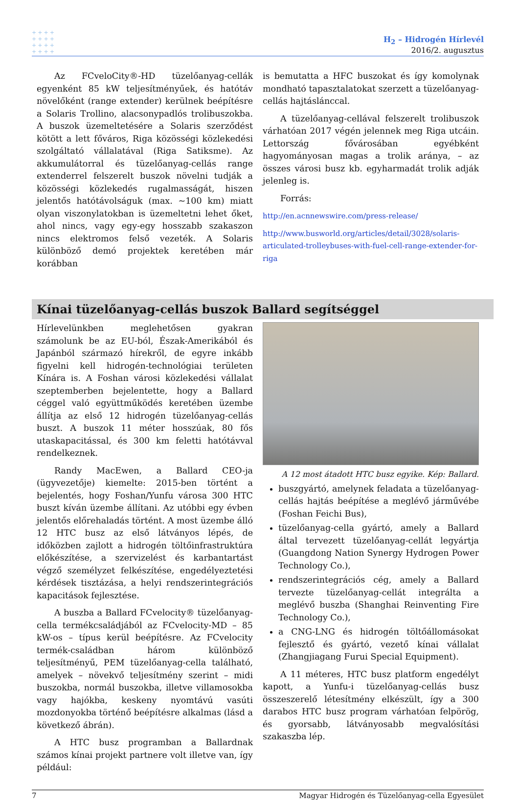++++
++++
++++
++++
H<sub>2</sub> – Hidrogén Hírlevél
2016/2. augusztus
Az FCveloCity®-HD tüzelőanyag-cellák egyenként 85 kW teljesítményűek, és hatótáv növelőként (range extender) kerülnek beépítésre a Solaris Trollino, alacsonypadlós trolibuszokba. A buszok üzemeltetésére a Solaris szerződést kötött a lett főváros, Riga közösségi közlekedési szolgáltató vállalatával (Riga Satiksme). Az akkumulátorral és tüzelőanyag-cellás range extenderrel felszerelt buszok növelni tudják a közösségi közlekedés rugalmasságát, hiszen jelentős hatótávolságuk (max. ~100 km) miatt olyan viszonylatokban is üzemeltetni lehet őket, ahol nincs, vagy egy-egy hosszabb szakaszon nincs elektromos felső vezeték. A Solaris különböző demó projektek keretében már korábban
is bemutatta a HFC buszokat és így komolynak mondható tapasztalatokat szerzett a tüzelőanyag-cellás hajtáslánccal.
A tüzelőanyag-cellával felszerelt trolibuszok várhatóan 2017 végén jelennek meg Riga utcáin. Lettország fővárosában egyébként hagyományosan magas a trolik aránya, – az összes városi busz kb. egyharmadát trolik adják jelenleg is.
Forrás:
http://en.acnnewswire.com/press-release/
http://www.busworld.org/articles/detail/3028/solaris-articulated-trolleybuses-with-fuel-cell-range-extender-for-riga
Kínai tüzelőanyag-cellás buszok Ballard segítséggel
Hírlevelünkben meglehetősen gyakran számolunk be az EU-ból, Észak-Amerikából és Japánból származó hírekről, de egyre inkább figyelni kell hidrogén-technológiai területen Kínára is. A Foshan városi közlekedési vállalat szeptemberben bejelentette, hogy a Ballard céggel való együttműködés keretében üzembe állítja az első 12 hidrogén tüzelőanyag-cellás buszt. A buszok 11 méter hosszúak, 80 fős utaskapacitással, és 300 km feletti hatótávval rendelkeznek.
Randy MacEwen, a Ballard CEO-ja (ügyvezetője) kiemelte: 2015-ben történt a bejelentés, hogy Foshan/Yunfu városa 300 HTC buszt kíván üzembe állítani. Az utóbbi egy évben jelentős előrehaladás történt. A most üzembe álló 12 HTC busz az első látványos lépés, de időközben zajlott a hidrogén töltőinfrastruktúra előkészítése, a szervizelést és karbantartást végző személyzet felkészítése, engedélyeztetési kérdések tisztázása, a helyi rendszerintegrációs kapacitások fejlesztése.
A buszba a Ballard FCvelocity® tüzelőanyag-cella termékcsaládjából az FCvelocity-MD – 85 kW-os – típus kerül beépítésre. Az FCvelocity termék-családban három különböző teljesítményű, PEM tüzelőanyag-cella található, amelyek – növekvő teljesítmény szerint – midi buszokba, normál buszokba, illetve villamosokba vagy hajókba, keskeny nyomtávú vasúti mozdonyokba történő beépítésre alkalmas (lásd a következő ábrán).
A HTC busz programban a Ballardnak számos kínai projekt partnere volt illetve van, így például:
A 12 most átadott HTC busz egyike. Kép: Ballard.
buszgyártó, amelynek feladata a tüzelőanyag-cellás hajtás beépítése a meglévő járművébe (Foshan Feichi Bus),
tüzelőanyag-cella gyártó, amely a Ballard által tervezett tüzelőanyag-cellát legyártja (Guangdong Nation Synergy Hydrogen Power Technology Co.),
rendszerintegrációs cég, amely a Ballard tervezte tüzelőanyag-cellát integrálta a meglévő buszba (Shanghai Reinventing Fire Technology Co.),
a CNG-LNG és hidrogén töltőállomásokat fejlesztő és gyártó, vezető kínai vállalat (Zhangjiagang Furui Special Equipment).
A 11 méteres, HTC busz platform engedélyt kapott, a Yunfu-i tüzelőanyag-cellás busz összeszerelő létesítmény elkészült, így a 300 darabos HTC busz program várhatóan felpörög, és gyorsabb, látványosabb megvalósítási szakaszba lép.
7 Magyar Hidrogén és Tüzelőanyag-cella Egyesület